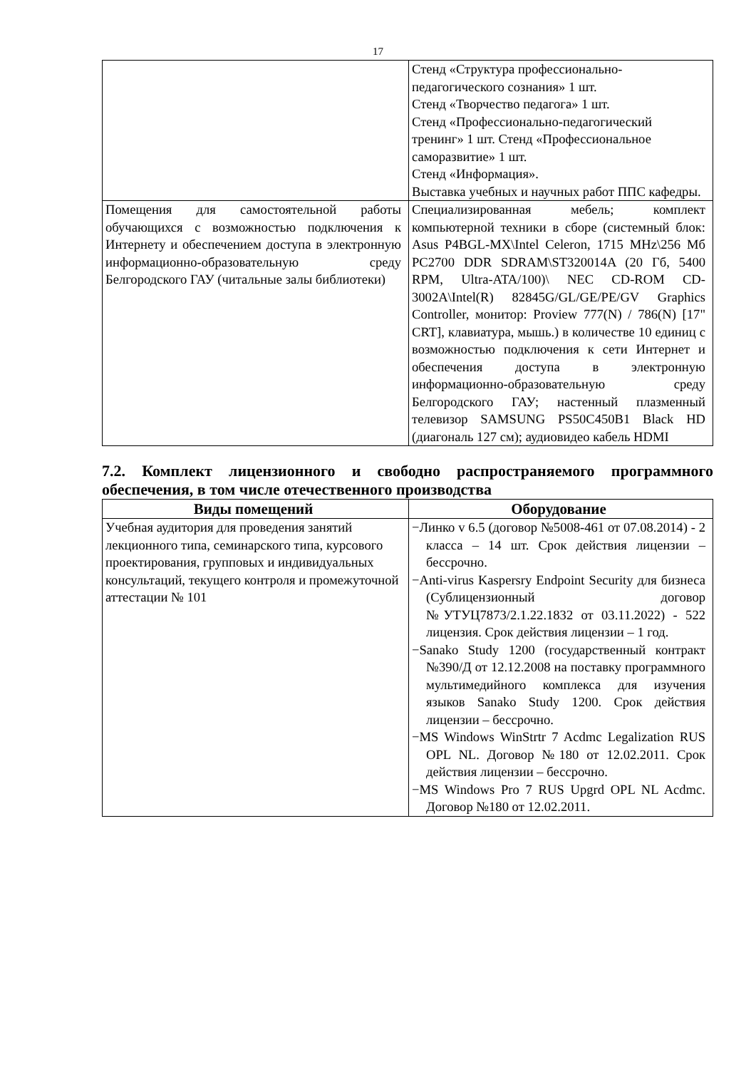17
| | Стенд «Структура профессионально-педагогического сознания» 1 шт. Стенд «Творчество педагога» 1 шт. Стенд «Профессионально-педагогический тренинг» 1 шт. Стенд «Профессиональное саморазвитие» 1 шт. Стенд «Информация». Выставка учебных и научных работ ППС кафедры. |
| Помещения для самостоятельной работы обучающихся с возможностью подключения к Интернету и обеспечением доступа в электронную информационно-образовательную среду Белгородского ГАУ (читальные залы библиотеки) | Специализированная мебель; комплект компьютерной техники в сборе (системный блок: Asus P4BGL-MX\Intel Celeron, 1715 MHz\256 Мб PC2700 DDR SDRAM\ST320014A (20 Гб, 5400 RPM, Ultra-ATA/100)\ NEC CD-ROM CD-3002A\Intel(R) 82845G/GL/GE/PE/GV Graphics Controller, монитор: Proview 777(N) / 786(N) [17" CRT], клавиатура, мышь.) в количестве 10 единиц с возможностью подключения к сети Интернет и обеспечения доступа в электронную информационно-образовательную среду Белгородского ГАУ; настенный плазменный телевизор SAMSUNG PS50C450B1 Black HD (диагональ 127 см); аудиовидео кабель HDMI |
7.2. Комплект лицензионного и свободно распространяемого программного обеспечения, в том числе отечественного производства
| Виды помещений | Оборудование |
| --- | --- |
| Учебная аудитория для проведения занятий лекционного типа, семинарского типа, курсового проектирования, групповых и индивидуальных консультаций, текущего контроля и промежуточной аттестации № 101 | −Линко v 6.5 (договор №5008-461 от 07.08.2014) - 2 класса – 14 шт. Срок действия лицензии – бессрочно. −Anti-virus Kaspersry Endpoint Security для бизнеса (Сублицензионный договор №УТУЦ7873/2.1.22.1832 от 03.11.2022) - 522 лицензия. Срок действия лицензии – 1 год. −Sanako Study 1200 (государственный контракт №390/Д от 12.12.2008 на поставку программного мультимедийного комплекса для изучения языков Sanako Study 1200. Срок действия лицензии – бессрочно. −MS Windows WinStrtr 7 Acdmc Legalization RUS OPL NL. Договор №180 от 12.02.2011. Срок действия лицензии – бессрочно. −MS Windows Pro 7 RUS Upgrd OPL NL Acdmc. Договор №180 от 12.02.2011. |